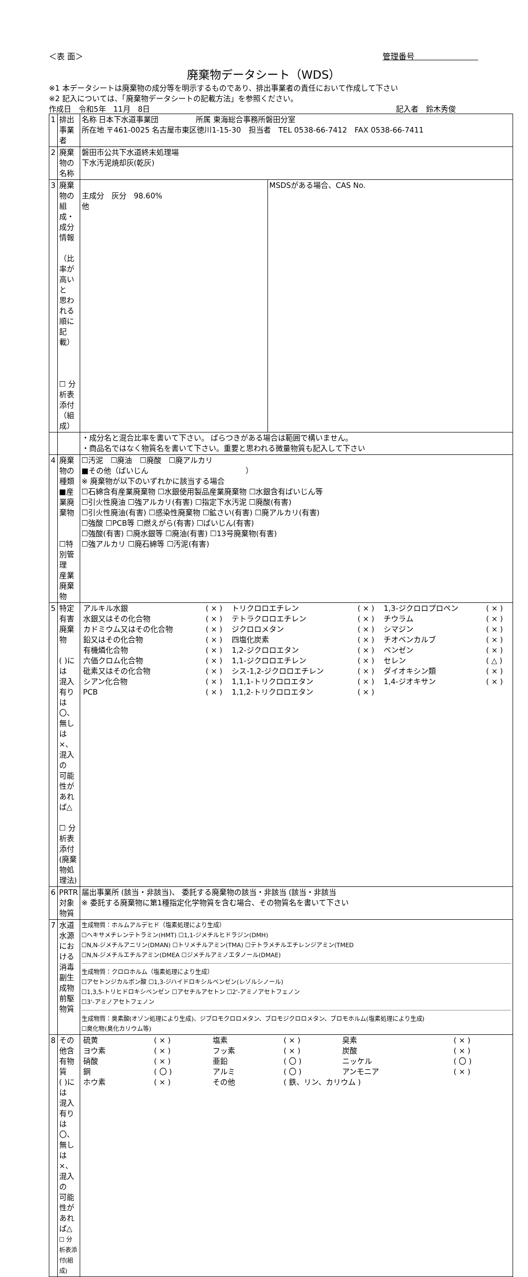＜表 面＞ 管理番号　　　　　　　　
廃棄物データシート（WDS）
※1 本データシートは廃棄物の成分等を明示するものであり、排出事業者の責任において作成して下さい
※2 記入については、「廃棄物データシートの記載方法」を参照ください。
作成日　令和5年　11月　8日 記入者　鈴木秀俊　　　
| 1 | 排出事業者 | 名称 日本下水道事業団 所属 東海総合事務所磐田分室 所在地 〒461-0025 名古屋市東区徳川1-15-30 担当者 TEL 0538-66-7412 FAX 0538-66-7411 | |
| 2 | 廃棄物の名称 | 磐田市公共下水道終末処理場 下水汚泥焼却灰(乾灰) | |
| 3 | 廃棄物の 組成・成分情報 （比率が高いと 思われる順に 記載） ☐ 分析表添付 （組成） | 主成分 灰分 98.60% 他 | MSDSがある場合、CAS No. |
| | | ・成分名と混合比率を書いて下さい。 ばらつきがある場合は範囲で構いません。 ・商品名ではなく物質名を書いて下さい。重要と思われる微量物質も記入して下さい | |
| 4 | 廃棄物の種類 ■産業廃棄物 ☐特別管理 産業廃棄物 | ☐汚泥 ☐廃油 ☐廃酸 ☐廃アルカリ ■その他（ばいじん ） ※ 廃棄物が以下のいずれかに該当する場合 ☐石綿含有産業廃棄物 ☐水銀使用製品産業廃棄物 ☐水銀含有ばいじん等 ☐引火性廃油 ☐強アルカリ(有害) ☐指定下水汚泥 ☐廃酸(有害) ☐引火性廃油(有害) ☐感染性廃棄物 ☐鉱さい(有害) ☐廃アルカリ(有害) ☐強酸 ☐PCB等 ☐燃えがら(有害) ☐ばいじん(有害) ☐強酸(有害) ☐廃水銀等 ☐廃油(有害) ☐13号廃棄物(有害) ☐強アルカリ ☐廃石綿等 ☐汚泥(有害) | |
| 5 | 特定有害廃棄物 ( )には 混入有りは〇、 無しは×、混入の 可能性があれば△ ☐ 分析表添付 (廃棄物処理法) | / アルキル水銀 / ( × ) / トリクロロエチレン / ( × ) / 1,3-ジクロロプロペン / ( × ) / / 水銀又はその化合物 / ( × ) / テトラクロロエチレン / ( × ) / チウラム / ( × ) / / カドミウム又はその化合物 / ( × ) / ジクロロメタン / ( × ) / シマジン / ( × ) / / 鉛又はその化合物 / ( × ) / 四塩化炭素 / ( × ) / チオベンカルブ / ( × ) / / 有機燐化合物 / ( × ) / 1,2-ジクロロエタン / ( × ) / ベンゼン / ( × ) / / 六価クロム化合物 / ( × ) / 1,1-ジクロロエチレン / ( × ) / セレン / ( △ ) / / 砒素又はその化合物 / ( × ) / シス-1,2-ジクロロエチレン / ( × ) / ダイオキシン類 / ( × ) / / シアン化合物 / ( × ) / 1,1,1-トリクロロエタン / ( × ) / 1,4-ジオキサン / ( × ) / / PCB / ( × ) / 1,1,2-トリクロロエタン / ( × ) / / / | |
| 6 | PRTR対象物質 | 届出事業所 (該当・非該当)、 委託する廃棄物の該当・非該当 (該当・非該当 ※ 委託する廃棄物に第1種指定化学物質を含む場合、その物質名を書いて下さい | |
| 7 | 水道水源における 消毒副生成物 前駆物質 | 生成物質：ホルムアルデヒド（塩素処理により生成） ☐ヘキサメチレンテトラミン(HMT) ☐1,1-ジメチルヒドラジン(DMH) ☐N,N-ジメチルアニリン(DMAN) ☐トリメチルアミン(TMA) ☐テトラメチルエチレンジアミン(TMED ☐N,N-ジメチルエチルアミン(DMEA ☐ジメチルアミノエタノール(DMAE) 生成物質：クロロホルム（塩素処理により生成） ☐アセトンジカルボン酸 ☐1,3-ジハイドロキシルベンゼン(レゾルシノール) ☐1,3,5-トリヒドロキシベンゼン ☐アセチルアセトン ☐2'-アミノアセトフェノン ☐3'-アミノアセトフェノン 生成物質：臭素酸(オゾン処理により生成)、ジブロモクロロメタン、ブロモジクロロメタン、ブロモホルム(塩素処理により生成) ☐臭化物(臭化カリウム等) | |
| 8 | その他含有物質 ( )には 混入有りは〇、 無しは×、混入の 可能性があれば△ ☐ 分析表添付(組成) | / 硫黄 / ( × ) / 塩素 / ( × ) / 臭素 / ( × ) / / ヨウ素 / ( × ) / フッ素 / ( × ) / 炭酸 / ( × ) / / 硝酸 / ( × ) / 亜鉛 / ( 〇 ) / ニッケル / ( 〇 ) / / 銅 / ( 〇 ) / アルミ / ( 〇 ) / アンモニア / ( × ) / / ホウ素 / ( × ) / その他 / ( 鉄、リン、カリウム ) / / / | |